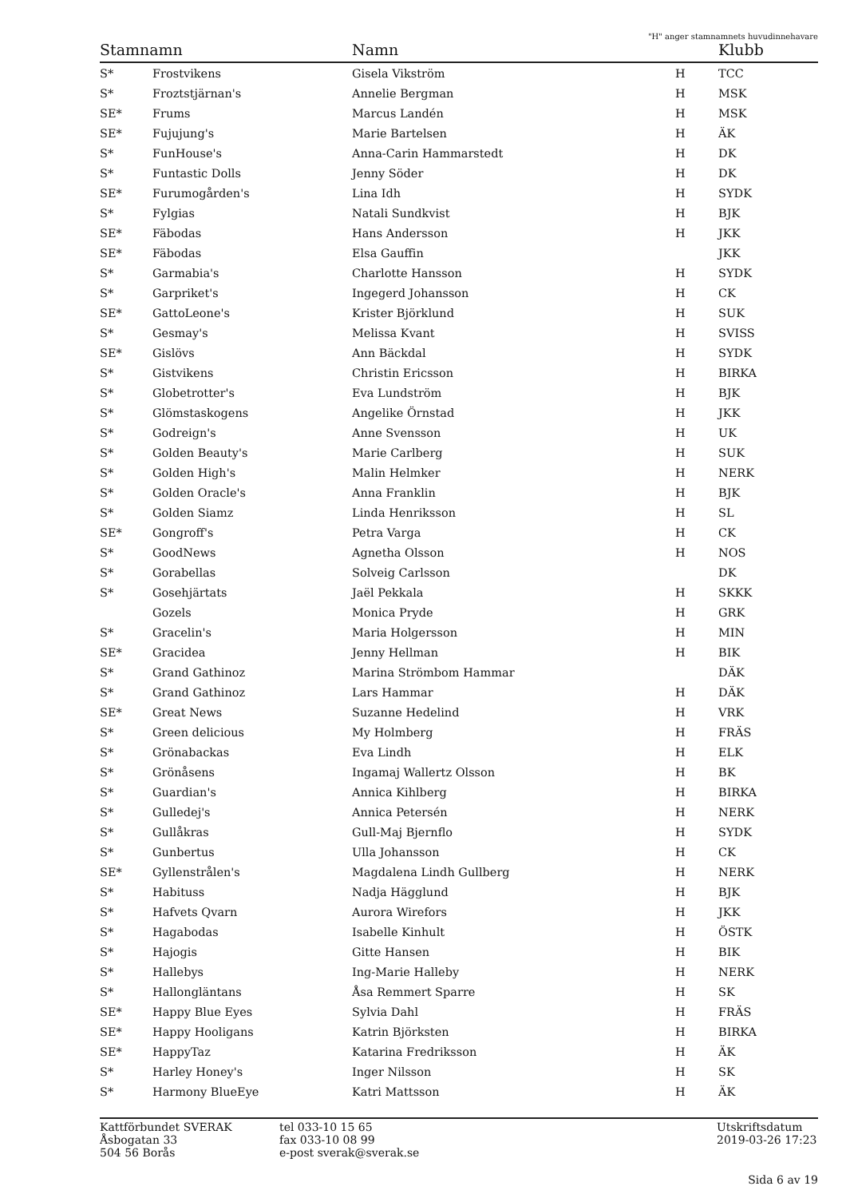"H" anger stamnamnets huvudinnehavare
| Stamnamn | | Namn | | Klubb |
| --- | --- | --- | --- | --- |
| S* | Frostvikens | Gisela Vikström | H | TCC |
| S* | Froztstjärnan's | Annelie Bergman | H | MSK |
| SE* | Frums | Marcus Landén | H | MSK |
| SE* | Fujujung's | Marie Bartelsen | H | ÄK |
| S* | FunHouse's | Anna-Carin Hammarstedt | H | DK |
| S* | Funtastic Dolls | Jenny Söder | H | DK |
| SE* | Furumogården's | Lina Idh | H | SYDK |
| S* | Fylgias | Natali Sundkvist | H | BJK |
| SE* | Fäbodas | Hans Andersson | H | JKK |
| SE* | Fäbodas | Elsa Gauffin | | JKK |
| S* | Garmabia's | Charlotte Hansson | H | SYDK |
| S* | Garpriket's | Ingegerd Johansson | H | CK |
| SE* | GattoLeone's | Krister Björklund | H | SUK |
| S* | Gesmay's | Melissa Kvant | H | SVISS |
| SE* | Gislövs | Ann Bäckdal | H | SYDK |
| S* | Gistvikens | Christin Ericsson | H | BIRKA |
| S* | Globetrotter's | Eva Lundström | H | BJK |
| S* | Glömstaskogens | Angelike Örnstad | H | JKK |
| S* | Godreign's | Anne Svensson | H | UK |
| S* | Golden Beauty's | Marie Carlberg | H | SUK |
| S* | Golden High's | Malin Helmker | H | NERK |
| S* | Golden Oracle's | Anna Franklin | H | BJK |
| S* | Golden Siamz | Linda Henriksson | H | SL |
| SE* | Gongroff's | Petra Varga | H | CK |
| S* | GoodNews | Agnetha Olsson | H | NOS |
| S* | Gorabellas | Solveig Carlsson | | DK |
| S* | Gosehjärtats | Jaël Pekkala | H | SKKK |
| | Gozels | Monica Pryde | H | GRK |
| S* | Gracelin's | Maria Holgersson | H | MIN |
| SE* | Gracidea | Jenny Hellman | H | BIK |
| S* | Grand Gathinoz | Marina Strömbom Hammar | | DÄK |
| S* | Grand Gathinoz | Lars Hammar | H | DÄK |
| SE* | Great News | Suzanne Hedelind | H | VRK |
| S* | Green delicious | My Holmberg | H | FRÄS |
| S* | Grönabackas | Eva Lindh | H | ELK |
| S* | Grönåsens | Ingamaj Wallertz Olsson | H | BK |
| S* | Guardian's | Annica Kihlberg | H | BIRKA |
| S* | Gulledej's | Annica Petersén | H | NERK |
| S* | Gullåkras | Gull-Maj Bjernflo | H | SYDK |
| S* | Gunbertus | Ulla Johansson | H | CK |
| SE* | Gyllenstrålen's | Magdalena Lindh Gullberg | H | NERK |
| S* | Habituss | Nadja Hägglund | H | BJK |
| S* | Hafvets Qvarn | Aurora Wirefors | H | JKK |
| S* | Hagabodas | Isabelle Kinhult | H | ÖSTK |
| S* | Hajogis | Gitte Hansen | H | BIK |
| S* | Hallebys | Ing-Marie Halleby | H | NERK |
| S* | Hallongläntans | Åsa Remmert Sparre | H | SK |
| SE* | Happy Blue Eyes | Sylvia Dahl | H | FRÄS |
| SE* | Happy Hooligans | Katrin Björksten | H | BIRKA |
| SE* | HappyTaz | Katarina Fredriksson | H | ÄK |
| S* | Harley Honey's | Inger Nilsson | H | SK |
| S* | Harmony BlueEye | Katri Mattsson | H | ÄK |
Kattförbundet SVERAK
Åsbogatan 33
504 56 Borås
tel 033-10 15 65
fax 033-10 08 99
e-post sverak@sverak.se
Utskriftsdatum
2019-03-26 17:23
Sida 6 av 19